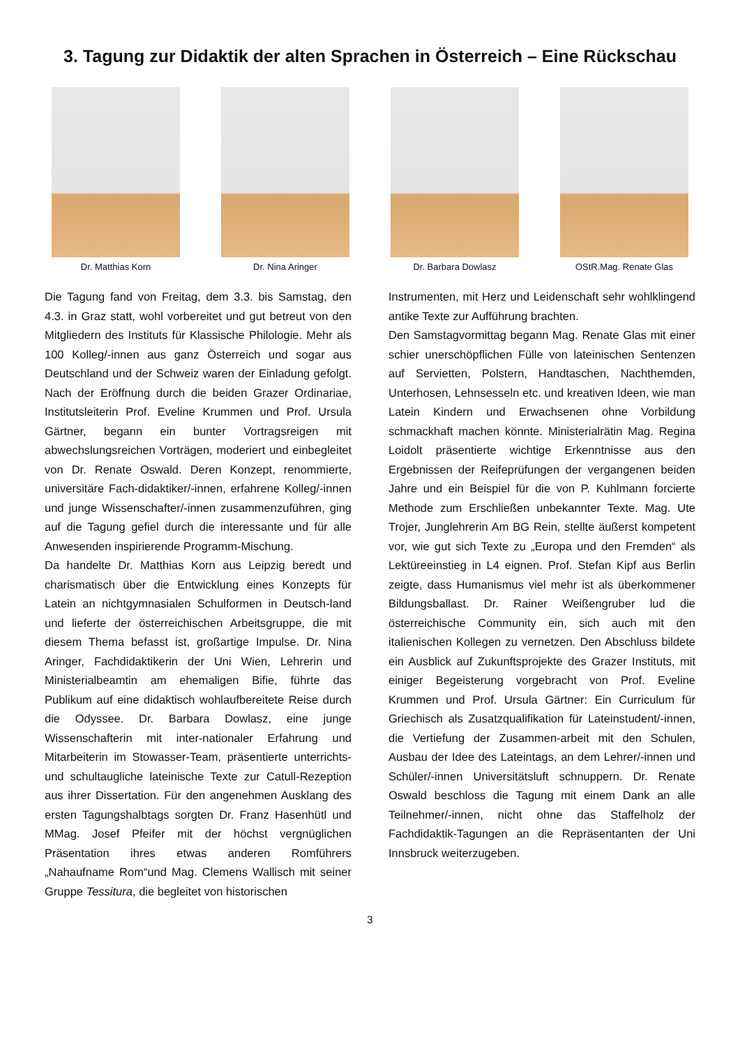3. Tagung zur Didaktik der alten Sprachen in Österreich – Eine Rückschau
Dr. Matthias Korn Dr. Nina Aringer Dr. Barbara Dowlasz OStR.Mag. Renate Glas
Die Tagung fand von Freitag, dem 3.3. bis Samstag, den 4.3. in Graz statt, wohl vorbereitet und gut betreut von den Mitgliedern des Instituts für Klassische Philologie. Mehr als 100 Kolleg/-innen aus ganz Österreich und sogar aus Deutschland und der Schweiz waren der Einladung gefolgt. Nach der Eröffnung durch die beiden Grazer Ordinariae, Institutsleiterin Prof. Eveline Krummen und Prof. Ursula Gärtner, begann ein bunter Vortragsreigen mit abwechslungsreichen Vorträgen, moderiert und einbegleitet von Dr. Renate Oswald. Deren Konzept, renommierte, universitäre Fach-didaktiker/-innen, erfahrene Kolleg/-innen und junge Wissenschafter/-innen zusammenzuführen, ging auf die Tagung gefiel durch die interessante und für alle Anwesenden inspirierende Programm-Mischung.
Da handelte Dr. Matthias Korn aus Leipzig beredt und charismatisch über die Entwicklung eines Konzepts für Latein an nichtgymnasialen Schulformen in Deutsch-land und lieferte der österreichischen Arbeitsgruppe, die mit diesem Thema befasst ist, großartige Impulse. Dr. Nina Aringer, Fachdidaktikerin der Uni Wien, Lehrerin und Ministerialbeamtin am ehemaligen Bifie, führte das Publikum auf eine didaktisch wohlaufbereitete Reise durch die Odyssee. Dr. Barbara Dowlasz, eine junge Wissenschafterin mit inter-nationaler Erfahrung und Mitarbeiterin im Stowasser-Team, präsentierte unterrichts- und schultaugliche lateinische Texte zur Catull-Rezeption aus ihrer Dissertation. Für den angenehmen Ausklang des ersten Tagungshalbtags sorgten Dr. Franz Hasenhütl und MMag. Josef Pfeifer mit der höchst vergnüglichen Präsentation ihres etwas anderen Romführers „Nahaufname Rom“und Mag. Clemens Wallisch mit seiner Gruppe Tessitura, die begleitet von historischen
Instrumenten, mit Herz und Leidenschaft sehr wohlklingend antike Texte zur Aufführung brachten.
Den Samstagvormittag begann Mag. Renate Glas mit einer schier unerschöpflichen Fülle von lateinischen Sentenzen auf Servietten, Polstern, Handtaschen, Nachthemden, Unterhosen, Lehnsesseln etc. und kreativen Ideen, wie man Latein Kindern und Erwachsenen ohne Vorbildung schmackhaft machen könnte. Ministerialrätin Mag. Regina Loidolt präsentierte wichtige Erkenntnisse aus den Ergebnissen der Reifeprüfungen der vergangenen beiden Jahre und ein Beispiel für die von P. Kuhlmann forcierte Methode zum Erschließen unbekannter Texte. Mag. Ute Trojer, Junglehrerin Am BG Rein, stellte äußerst kompetent vor, wie gut sich Texte zu „Europa und den Fremden“ als Lektüreeinstieg in L4 eignen. Prof. Stefan Kipf aus Berlin zeigte, dass Humanismus viel mehr ist als überkommener Bildungsballast. Dr. Rainer Weißengruber lud die österreichische Community ein, sich auch mit den italienischen Kollegen zu vernetzen. Den Abschluss bildete ein Ausblick auf Zukunftsprojekte des Grazer Instituts, mit einiger Begeisterung vorgebracht von Prof. Eveline Krummen und Prof. Ursula Gärtner: Ein Curriculum für Griechisch als Zusatzqualifikation für Lateinstudent/-innen, die Vertiefung der Zusammen-arbeit mit den Schulen, Ausbau der Idee des Lateintags, an dem Lehrer/-innen und Schüler/-innen Universitätsluft schnuppern. Dr. Renate Oswald beschloss die Tagung mit einem Dank an alle Teilnehmer/-innen, nicht ohne das Staffelholz der Fachdidaktik-Tagungen an die Repräsentanten der Uni Innsbruck weiterzugeben.
3